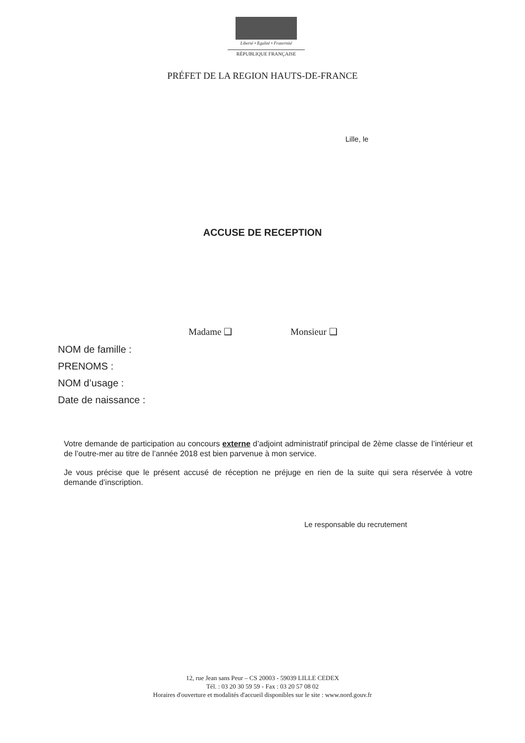Liberté • Egalité • Fraternité
RÉPUBLIQUE FRANÇAISE
PRÉFET DE LA REGION HAUTS-DE-FRANCE
Lille, le
ACCUSE DE RECEPTION
Madame ❑ Monsieur ❑
NOM de famille :
PRENOMS :
NOM d’usage :
Date de naissance :
Votre demande de participation au concours externe d’adjoint administratif principal de 2ème classe de l’intérieur et de l’outre-mer au titre de l’année 2018 est bien parvenue à mon service.
Je vous précise que le présent accusé de réception ne préjuge en rien de la suite qui sera réservée à votre demande d’inscription.
Le responsable du recrutement
12, rue Jean sans Peur – CS 20003 - 59039 LILLE CEDEX
Tél. : 03 20 30 59 59 - Fax : 03 20 57 08 02
Horaires d'ouverture et modalités d'accueil disponibles sur le site : www.nord.gouv.fr